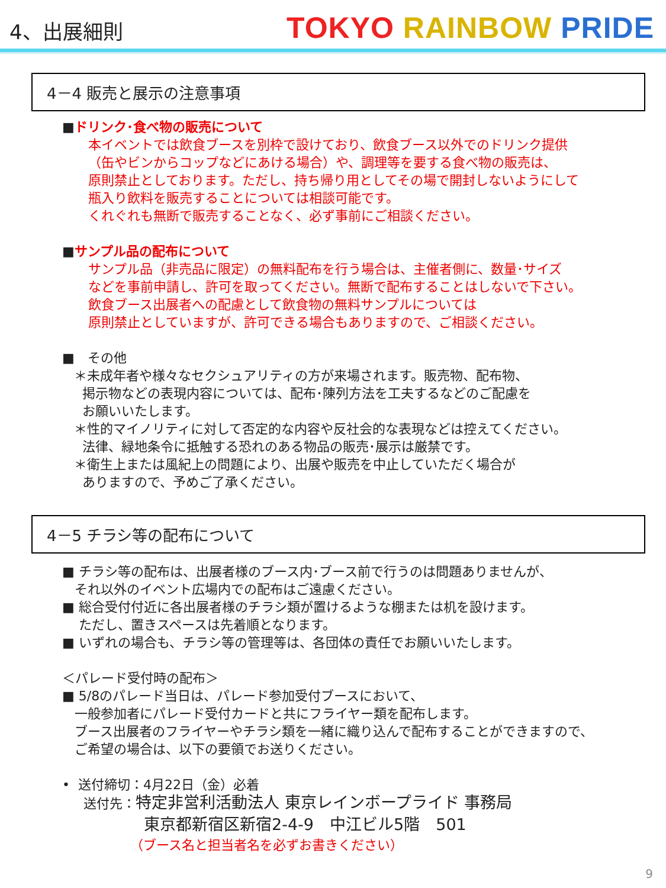4、出展細則
TOKYO RAINBOW PRIDE
4－4 販売と展示の注意事項
■ドリンク･食べ物の販売について
本イベントでは飲食ブースを別枠で設けており、飲食ブース以外でのドリンク提供
（缶やビンからコップなどにあける場合）や、調理等を要する食べ物の販売は、
原則禁止としております。ただし、持ち帰り用としてその場で開封しないようにして
瓶入り飲料を販売することについては相談可能です。
くれぐれも無断で販売することなく、必ず事前にご相談ください。
■サンプル品の配布について
サンプル品（非売品に限定）の無料配布を行う場合は、主催者側に、数量･サイズ
などを事前申請し、許可を取ってください。無断で配布することはしないで下さい。
飲食ブース出展者への配慮として飲食物の無料サンプルについては
原則禁止としていますが、許可できる場合もありますので、ご相談ください。
■　その他
＊未成年者や様々なセクシュアリティの方が来場されます。販売物、配布物、
掲示物などの表現内容については、配布･陳列方法を工夫するなどのご配慮を
お願いいたします。
＊性的マイノリティに対して否定的な内容や反社会的な表現などは控えてください。
法律、緑地条令に抵触する恐れのある物品の販売･展示は厳禁です。
＊衛生上または風紀上の問題により、出展や販売を中止していただく場合が
ありますので、予めご了承ください。
4－5 チラシ等の配布について
■ チラシ等の配布は、出展者様のブース内･ブース前で行うのは問題ありませんが、
それ以外のイベント広場内での配布はご遠慮ください。
■ 総合受付付近に各出展者様のチラシ類が置けるような棚または机を設けます。
ただし、置きスペースは先着順となります。
■ いずれの場合も、チラシ等の管理等は、各団体の責任でお願いいたします。
＜パレード受付時の配布＞
■ 5/8のパレード当日は、パレード参加受付ブースにおいて、
一般参加者にパレード受付カードと共にフライヤー類を配布します。
ブース出展者のフライヤーやチラシ類を一緒に織り込んで配布することができますので、
ご希望の場合は、以下の要領でお送りください。
• 送付締切：4月22日（金）必着
送付先：特定非営利活動法人 東京レインボープライド 事務局
東京都新宿区新宿2-4-9　中江ビル5階　501
（ブース名と担当者名を必ずお書きください）
9